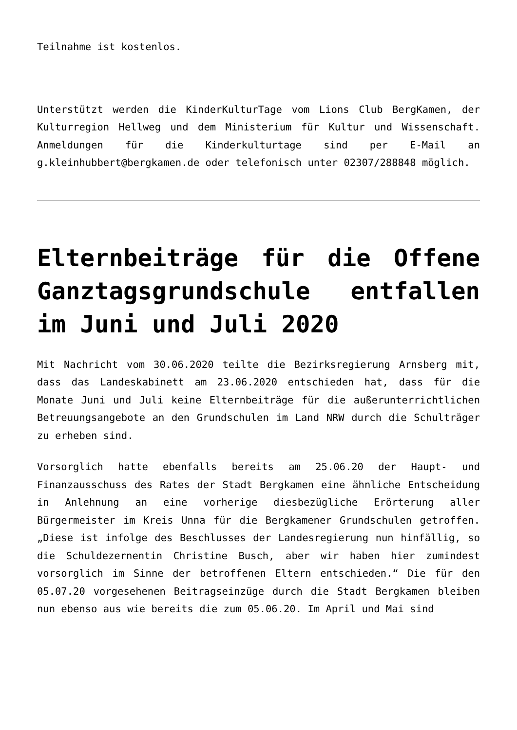Teilnahme ist kostenlos.
Unterstützt werden die KinderKulturTage vom Lions Club BergKamen, der Kulturregion Hellweg und dem Ministerium für Kultur und Wissenschaft. Anmeldungen für die Kinderkulturtage sind per E-Mail an g.kleinhubbert@bergkamen.de oder telefonisch unter 02307/288848 möglich.
Elternbeiträge für die Offene Ganztagsgrundschule entfallen im Juni und Juli 2020
Mit Nachricht vom 30.06.2020 teilte die Bezirksregierung Arnsberg mit, dass das Landeskabinett am 23.06.2020 entschieden hat, dass für die Monate Juni und Juli keine Elternbeiträge für die außerunterrichtlichen Betreuungsangebote an den Grundschulen im Land NRW durch die Schulträger zu erheben sind.
Vorsorglich hatte ebenfalls bereits am 25.06.20 der Haupt- und Finanzausschuss des Rates der Stadt Bergkamen eine ähnliche Entscheidung in Anlehnung an eine vorherige diesbezügliche Erörterung aller Bürgermeister im Kreis Unna für die Bergkamener Grundschulen getroffen. „Diese ist infolge des Beschlusses der Landesregierung nun hinfällig, so die Schuldezernentin Christine Busch, aber wir haben hier zumindest vorsorglich im Sinne der betroffenen Eltern entschieden.“ Die für den 05.07.20 vorgesehenen Beitragseinzüge durch die Stadt Bergkamen bleiben nun ebenso aus wie bereits die zum 05.06.20. Im April und Mai sind